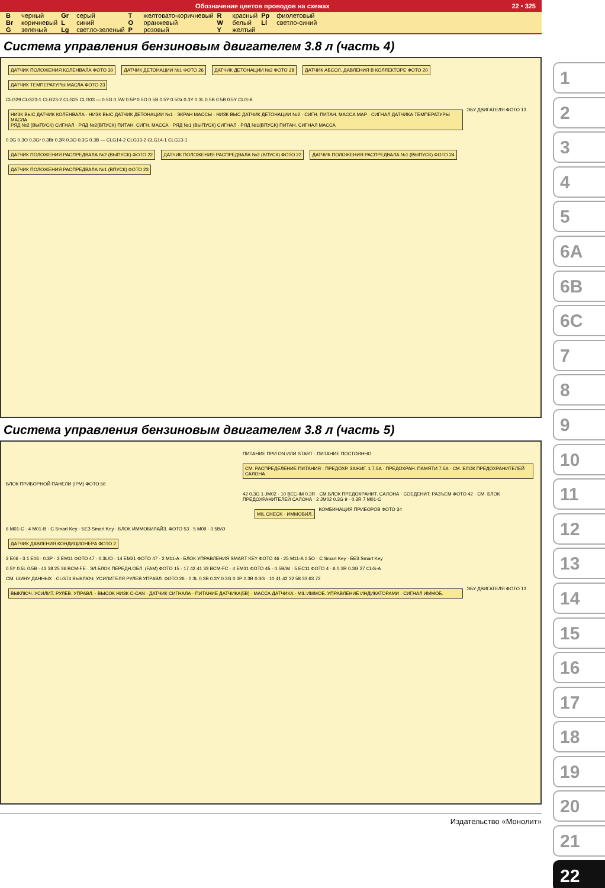Обозначение цветов проводов на схемах 22 • 325
| B | черный | Gr | серый | T | желтовато-коричневый | R | красный | Pp | фиолетовый |
| Br | коричневый | L | синий | O | оранжевый | W | белый | Ll | светло-синий |
| G | зеленый | Lg | светло-зеленый | P | розовый | Y | желтый | | |
Система управления бензиновым двигателем 3.8 л (часть 4)
ДАТЧИК ПОЛОЖЕНИЯ КОЛЕНВАЛА ФОТО 30
ДАТЧИК ДЕТОНАЦИИ №1 ФОТО 26 ДАТЧИК ДЕТОНАЦИИ №2 ФОТО 28
ДАТЧИК АБСОЛ. ДАВЛЕНИЯ В КОЛЛЕКТОРЕ ФОТО 20
ДАТЧИК ТЕМПЕРАТУРЫ МАСЛА ФОТО 23
CLG29 CLG23-1 CLG23-2 CLG25 CLG03 — 0.5G 0.5W 0.5P 0.5O 0.5B 0.5Y 0.5Gr 0.3Y 0.3L 0.5B 0.5B 0.5Y CLG-B
НИЗК ВЫС ДАТЧИК КОЛЕНВАЛА · НИЗК ВЫС ДАТЧИК ДЕТОНАЦИИ №1 · ЭКРАН МАССЫ · НИЗК ВЫС ДАТЧИК ДЕТОНАЦИИ №2 · СИГН. ПИТАН. МАССА MAP · СИГНАЛ ДАТЧИКА ТЕМПЕРАТУРЫ МАСЛА
РЯД №2 (ВЫПУСК) СИГНАЛ · РЯД №2(ВПУСК) ПИТАН. СИГН. МАССА · РЯД №1 (ВЫПУСК) СИГНАЛ · РЯД №1(ВПУСК) ПИТАН. СИГНАЛ МАССА
ЭБУ ДВИГАТЕЛЯ ФОТО 13
0.3G 0.3O 0.3Gr 0.3Br 0.3R 0.3O 0.3G 0.3B — CLG14-2 CLG13-2 CLG14-1 CLG13-1
ДАТЧИК ПОЛОЖЕНИЯ РАСПРЕДВАЛА №2 (ВЫПУСК) ФОТО 22
ДАТЧИК ПОЛОЖЕНИЯ РАСПРЕДВАЛА №2 (ВПУСК) ФОТО 22
ДАТЧИК ПОЛОЖЕНИЯ РАСПРЕДВАЛА №1 (ВЫПУСК) ФОТО 24
ДАТЧИК ПОЛОЖЕНИЯ РАСПРЕДВАЛА №1 (ВПУСК) ФОТО 23
Система управления бензиновым двигателем 3.8 л (часть 5)
ПИТАНИЕ ПРИ ON ИЛИ START · ПИТАНИЕ ПОСТОЯННО
СМ. РАСПРЕДЕЛЕНИЕ ПИТАНИЯ · ПРЕДОХР. ЗАЖИГ. 1 7.5A · ПРЕДОХРАН. ПАМЯТИ 7.5A · СМ. БЛОК ПРЕДОХРАНИТЕЛЕЙ САЛОНА
БЛОК ПРИБОРНОЙ ПАНЕЛИ (IPM) ФОТО 56
42 0.3G 1 JM02 · 10 BEC-IM 0.3R · СМ.БЛОК ПРЕДОХРАНИТ. САЛОНА · СОЕДЕНИТ. РАЗЪЕМ ФОТО 42 · СМ. БЛОК ПРЕДОХРАНИТЕЛЕЙ САЛОНА · 2 JM02 0.3G 9 · 0.3R 7 M01-C
MIL CHECK · ИММОБИЛ.
КОМБИНАЦИЯ ПРИБОРОВ ФОТО 34
6 M01-C · 4 M01-B · C Smart Key · БЕЗ Smart Key · БЛОК ИММОБИЛАЙЗ. ФОТО 53 · 5 M09 · 0.5B/O
ДАТЧИК ДАВЛЕНИЯ КОНДИЦИОНЕРА ФОТО 2
2 E06 · 3 1 E06 · 0.3P · 2 EM11 ФОТО 47 · 0.3L/O · 14 EM21 ФОТО 47 · 2 M11-A · БЛОК УПРАВЛЕНИЯ SMART KEY ФОТО 46 · 25 M11-A 0.5O · C Smart Key · БЕЗ Smart Key
0.5Y 0.5L 0.5B · 43 38 25 36 BCM-FE · ЭЛ.БЛОК ПЕРЕДН.ОБЛ. (FAM) ФОТО 15 · 17 42 41 33 BCM-FC · 4 EM31 ФОТО 45 · 0.5B/W · 5 EC11 ФОТО 4 · 6 0.3R 0.3G 27 CLG-A
СМ. ШИНУ ДАННЫХ · CLG74 ВЫКЛЮЧ. УСИЛИТЕЛЯ РУЛЕВ.УПРАВЛ. ФОТО 26 · 0.3L 0.3B 0.3Y 0.3G 0.3P 0.3B 0.3G · 10 41 42 32 58 33 63 72
ВЫКЛЮЧ. УСИЛИТ. РУЛЕВ. УПРАВЛ. · ВЫСОК НИЗК C-CAN · ДАТЧИК СИГНАЛА · ПИТАНИЕ ДАТЧИКА(5В) · МАССА ДАТЧИКА · MIL ИММОБ. УПРАВЛЕНИЕ ИНДИКАТОРАМИ · СИГНАЛ ИММОБ.
ЭБУ ДВИГАТЕЛЯ ФОТО 13
Издательство «Монолит»
1
2
3
4
5
6A
6B
6C
7
8
9
10
11
12
13
14
15
16
17
18
19
20
21
22